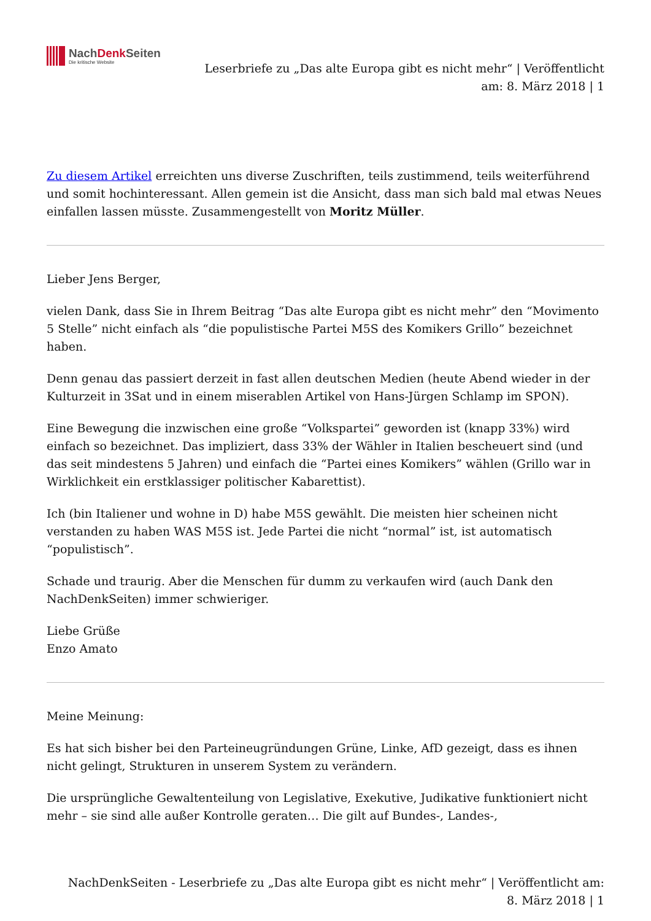NachDenk Seiten
Die kritische Website
Leserbriefe zu „Das alte Europa gibt es nicht mehr“ | Veröffentlicht
am: 8. März 2018 | 1
Zu diesem Artikel erreichten uns diverse Zuschriften, teils zustimmend, teils weiterführend und somit hochinteressant. Allen gemein ist die Ansicht, dass man sich bald mal etwas Neues einfallen lassen müsste. Zusammengestellt von Moritz Müller.
Lieber Jens Berger,
vielen Dank, dass Sie in Ihrem Beitrag “Das alte Europa gibt es nicht mehr” den “Movimento 5 Stelle” nicht einfach als “die populistische Partei M5S des Komikers Grillo” bezeichnet haben.
Denn genau das passiert derzeit in fast allen deutschen Medien (heute Abend wieder in der Kulturzeit in 3Sat und in einem miserablen Artikel von Hans-Jürgen Schlamp im SPON).
Eine Bewegung die inzwischen eine große “Volkspartei” geworden ist (knapp 33%) wird einfach so bezeichnet. Das impliziert, dass 33% der Wähler in Italien bescheuert sind (und das seit mindestens 5 Jahren) und einfach die “Partei eines Komikers” wählen (Grillo war in Wirklichkeit ein erstklassiger politischer Kabarettist).
Ich (bin Italiener und wohne in D) habe M5S gewählt. Die meisten hier scheinen nicht verstanden zu haben WAS M5S ist. Jede Partei die nicht “normal” ist, ist automatisch “populistisch”.
Schade und traurig. Aber die Menschen für dumm zu verkaufen wird (auch Dank den NachDenkSeiten) immer schwieriger.
Liebe Grüße
Enzo Amato
Meine Meinung:
Es hat sich bisher bei den Parteineugründungen Grüne, Linke, AfD gezeigt, dass es ihnen nicht gelingt, Strukturen in unserem System zu verändern.
Die ursprüngliche Gewaltenteilung von Legislative, Exekutive, Judikative funktioniert nicht mehr – sie sind alle außer Kontrolle geraten… Die gilt auf Bundes-, Landes-,
NachDenkSeiten - Leserbriefe zu „Das alte Europa gibt es nicht mehr“ | Veröffentlicht am:
8. März 2018 | 1